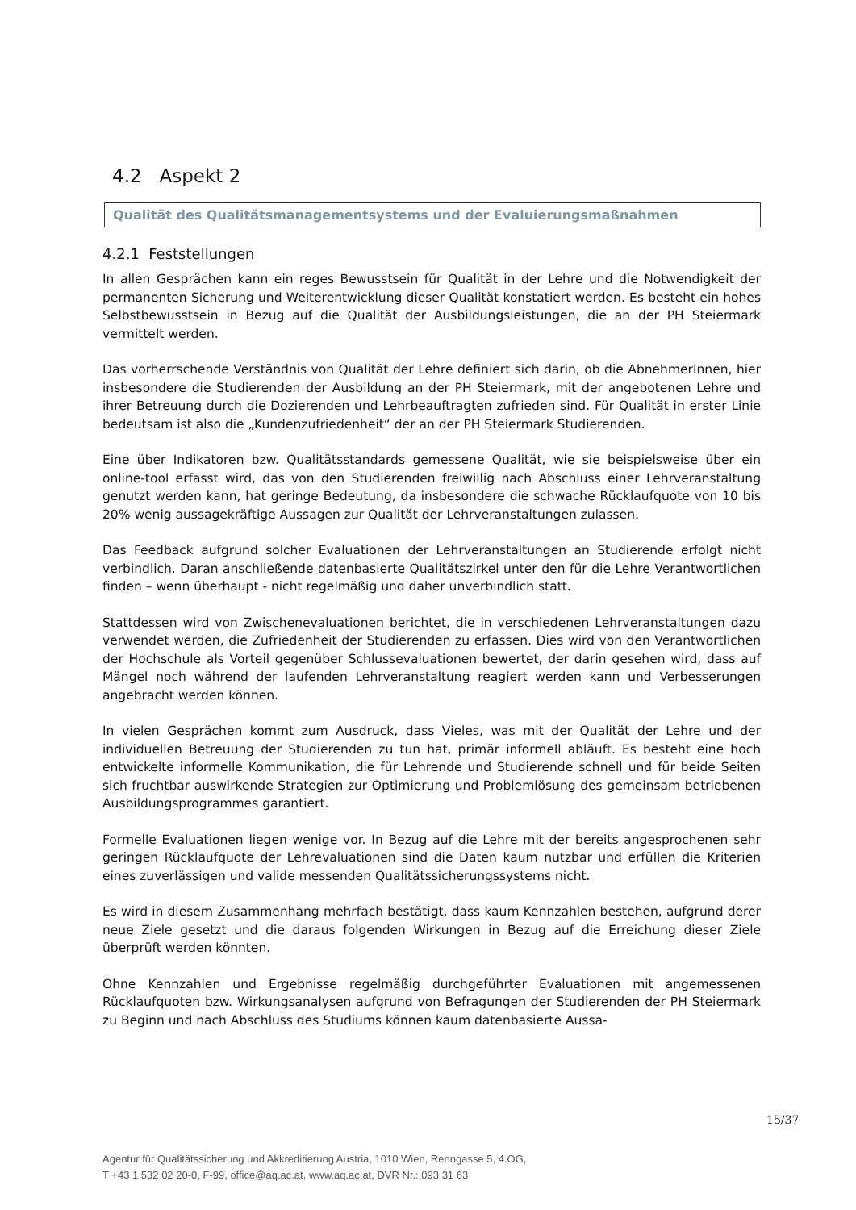4.2 Aspekt 2
Qualität des Qualitätsmanagementsystems und der Evaluierungsmaßnahmen
4.2.1 Feststellungen
In allen Gesprächen kann ein reges Bewusstsein für Qualität in der Lehre und die Notwendigkeit der permanenten Sicherung und Weiterentwicklung dieser Qualität konstatiert werden. Es besteht ein hohes Selbstbewusstsein in Bezug auf die Qualität der Ausbildungsleistungen, die an der PH Steiermark vermittelt werden.
Das vorherrschende Verständnis von Qualität der Lehre definiert sich darin, ob die AbnehmerInnen, hier insbesondere die Studierenden der Ausbildung an der PH Steiermark, mit der angebotenen Lehre und ihrer Betreuung durch die Dozierenden und Lehrbeauftragten zufrieden sind. Für Qualität in erster Linie bedeutsam ist also die „Kundenzufriedenheit“ der an der PH Steiermark Studierenden.
Eine über Indikatoren bzw. Qualitätsstandards gemessene Qualität, wie sie beispielsweise über ein online-tool erfasst wird, das von den Studierenden freiwillig nach Abschluss einer Lehrveranstaltung genutzt werden kann, hat geringe Bedeutung, da insbesondere die schwache Rücklaufquote von 10 bis 20% wenig aussagekräftige Aussagen zur Qualität der Lehrveranstaltungen zulassen.
Das Feedback aufgrund solcher Evaluationen der Lehrveranstaltungen an Studierende erfolgt nicht verbindlich. Daran anschließende datenbasierte Qualitätszirkel unter den für die Lehre Verantwortlichen finden – wenn überhaupt - nicht regelmäßig und daher unverbindlich statt.
Stattdessen wird von Zwischenevaluationen berichtet, die in verschiedenen Lehrveranstaltungen dazu verwendet werden, die Zufriedenheit der Studierenden zu erfassen. Dies wird von den Verantwortlichen der Hochschule als Vorteil gegenüber Schlussevaluationen bewertet, der darin gesehen wird, dass auf Mängel noch während der laufenden Lehrveranstaltung reagiert werden kann und Verbesserungen angebracht werden können.
In vielen Gesprächen kommt zum Ausdruck, dass Vieles, was mit der Qualität der Lehre und der individuellen Betreuung der Studierenden zu tun hat, primär informell abläuft. Es besteht eine hoch entwickelte informelle Kommunikation, die für Lehrende und Studierende schnell und für beide Seiten sich fruchtbar auswirkende Strategien zur Optimierung und Problemlösung des gemeinsam betriebenen Ausbildungsprogrammes garantiert.
Formelle Evaluationen liegen wenige vor. In Bezug auf die Lehre mit der bereits angesprochenen sehr geringen Rücklaufquote der Lehrevaluationen sind die Daten kaum nutzbar und erfüllen die Kriterien eines zuverlässigen und valide messenden Qualitätssicherungssystems nicht.
Es wird in diesem Zusammenhang mehrfach bestätigt, dass kaum Kennzahlen bestehen, aufgrund derer neue Ziele gesetzt und die daraus folgenden Wirkungen in Bezug auf die Erreichung dieser Ziele überprüft werden könnten.
Ohne Kennzahlen und Ergebnisse regelmäßig durchgeführter Evaluationen mit angemessenen Rücklaufquoten bzw. Wirkungsanalysen aufgrund von Befragungen der Studierenden der PH Steiermark zu Beginn und nach Abschluss des Studiums können kaum datenbasierte Aussa-
15/37
Agentur für Qualitätssicherung und Akkreditierung Austria, 1010 Wien, Renngasse 5, 4.OG,
T +43 1 532 02 20-0, F-99, office@aq.ac.at, www.aq.ac.at, DVR Nr.: 093 31 63